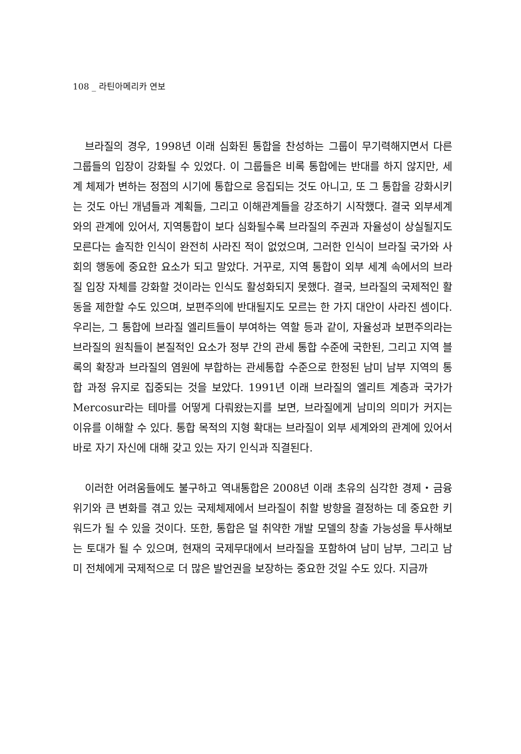108 _ 라틴아메리카 연보
브라질의 경우, 1998년 이래 심화된 통합을 찬성하는 그룹이 무기력해지면서 다른 그룹들의 입장이 강화될 수 있었다. 이 그룹들은 비록 통합에는 반대를 하지 않지만, 세계 체제가 변하는 정점의 시기에 통합으로 응집되는 것도 아니고, 또 그 통합을 강화시키는 것도 아닌 개념들과 계획들, 그리고 이해관계들을 강조하기 시작했다. 결국 외부세계와의 관계에 있어서, 지역통합이 보다 심화될수록 브라질의 주권과 자율성이 상실될지도 모른다는 솔직한 인식이 완전히 사라진 적이 없었으며, 그러한 인식이 브라질 국가와 사회의 행동에 중요한 요소가 되고 말았다. 거꾸로, 지역 통합이 외부 세계 속에서의 브라질 입장 자체를 강화할 것이라는 인식도 활성화되지 못했다. 결국, 브라질의 국제적인 활동을 제한할 수도 있으며, 보편주의에 반대될지도 모르는 한 가지 대안이 사라진 셈이다. 우리는, 그 통합에 브라질 엘리트들이 부여하는 역할 등과 같이, 자율성과 보편주의라는 브라질의 원칙들이 본질적인 요소가 정부 간의 관세 통합 수준에 국한된, 그리고 지역 블록의 확장과 브라질의 염원에 부합하는 관세통합 수준으로 한정된 남미 남부 지역의 통합 과정 유지로 집중되는 것을 보았다. 1991년 이래 브라질의 엘리트 계층과 국가가 Mercosur라는 테마를 어떻게 다뤄왔는지를 보면, 브라질에게 남미의 의미가 커지는 이유를 이해할 수 있다. 통합 목적의 지형 확대는 브라질이 외부 세계와의 관계에 있어서 바로 자기 자신에 대해 갖고 있는 자기 인식과 직결된다.
이러한 어려움들에도 불구하고 역내통합은 2008년 이래 초유의 심각한 경제・금융위기와 큰 변화를 겪고 있는 국제체제에서 브라질이 취할 방향을 결정하는 데 중요한 키워드가 될 수 있을 것이다. 또한, 통합은 덜 취약한 개발 모델의 창출 가능성을 투사해보는 토대가 될 수 있으며, 현재의 국제무대에서 브라질을 포함하여 남미 남부, 그리고 남미 전체에게 국제적으로 더 많은 발언권을 보장하는 중요한 것일 수도 있다. 지금까